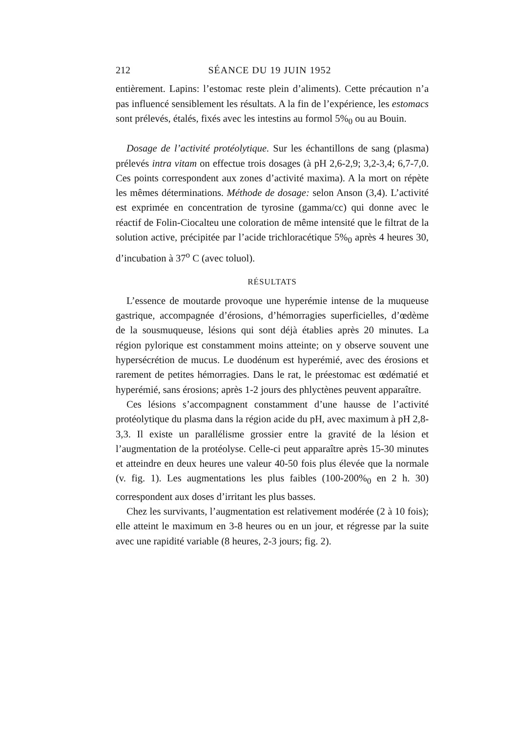212 SÉANCE DU 19 JUIN 1952
entièrement. Lapins: l’estomac reste plein d’aliments). Cette précaution n’a pas influencé sensiblement les résultats. A la fin de l’expérience, les estomacs sont prélevés, étalés, fixés avec les intestins au formol 5%<sub>0</sub> ou au Bouin.
Dosage de l’activité protéolytique. Sur les échantillons de sang (plasma) prélevés intra vitam on effectue trois dosages (à pH 2,6-2,9; 3,2-3,4; 6,7-7,0. Ces points correspondent aux zones d’activité maxima). A la mort on répète les mêmes déterminations. Méthode de dosage: selon Anson (3,4). L’activité est exprimée en concentration de tyrosine (gamma/cc) qui donne avec le réactif de Folin-Ciocalteu une coloration de même intensité que le filtrat de la solution active, précipitée par l’acide trichloracétique 5%<sub>0</sub> après 4 heures 30, d’incubation à 37<sup>o</sup> C (avec toluol).
RÉSULTATS
L’essence de moutarde provoque une hyperémie intense de la muqueuse gastrique, accompagnée d’érosions, d’hémorragies superficielles, d’œdème de la sousmuqueuse, lésions qui sont déjà établies après 20 minutes. La région pylorique est constamment moins atteinte; on y observe souvent une hypersécrétion de mucus. Le duodénum est hyperémié, avec des érosions et rarement de petites hémorragies. Dans le rat, le préestomac est œdématié et hyperémié, sans érosions; après 1-2 jours des phlyctènes peuvent apparaître.
Ces lésions s’accompagnent constamment d’une hausse de l’activité protéolytique du plasma dans la région acide du pH, avec maximum à pH 2,8-3,3. Il existe un parallélisme grossier entre la gravité de la lésion et l’augmentation de la protéolyse. Celle-ci peut apparaître après 15-30 minutes et atteindre en deux heures une valeur 40-50 fois plus élevée que la normale (v. fig. 1). Les augmentations les plus faibles (100-200%<sub>0</sub> en 2 h. 30) correspondent aux doses d’irritant les plus basses.
Chez les survivants, l’augmentation est relativement modérée (2 à 10 fois); elle atteint le maximum en 3-8 heures ou en un jour, et régresse par la suite avec une rapidité variable (8 heures, 2-3 jours; fig. 2).